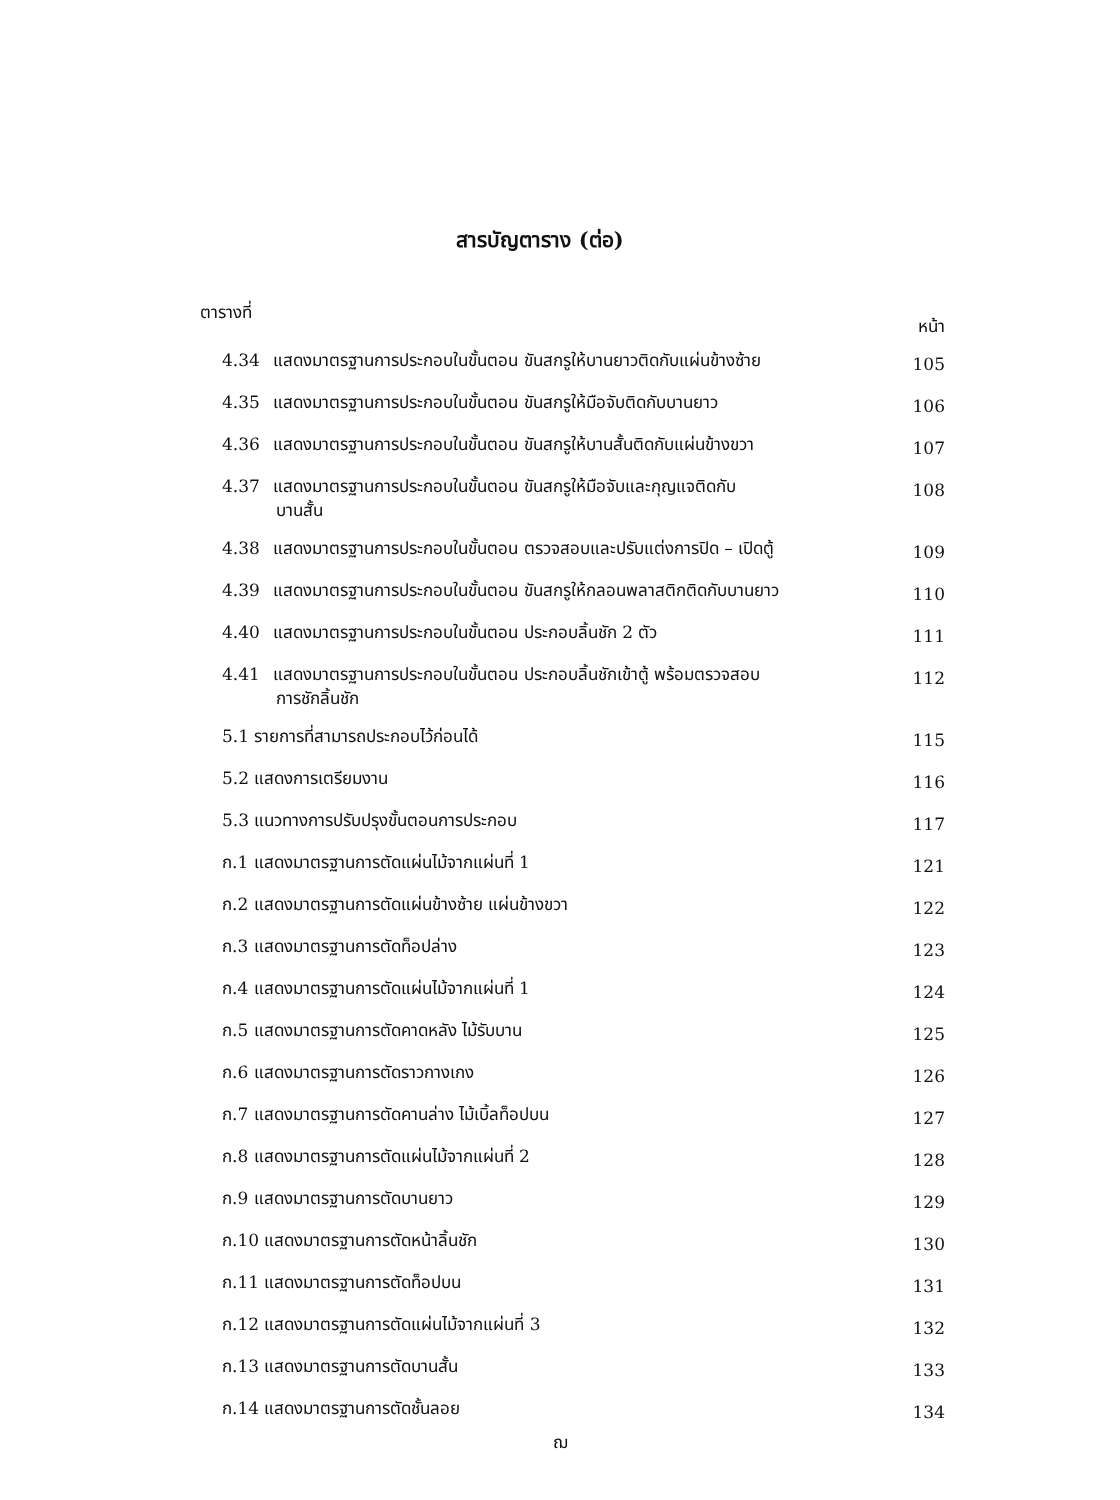สารบัญตาราง (ต่อ)
ตารางที่ หน้า
4.34 แสดงมาตรฐานการประกอบในขั้นตอน ขันสกรูให้บานยาวติดกับแผ่นข้างซ้าย
105
4.35 แสดงมาตรฐานการประกอบในขั้นตอน ขันสกรูให้มือจับติดกับบานยาว
106
4.36 แสดงมาตรฐานการประกอบในขั้นตอน ขันสกรูให้บานสั้นติดกับแผ่นข้างขวา
107
4.37 แสดงมาตรฐานการประกอบในขั้นตอน ขันสกรูให้มือจับและกุญแจติดกับ
บานสั้น
108
4.38 แสดงมาตรฐานการประกอบในขั้นตอน ตรวจสอบและปรับแต่งการปิด – เปิดตู้
109
4.39 แสดงมาตรฐานการประกอบในขั้นตอน ขันสกรูให้กลอนพลาสติกติดกับบานยาว
110
4.40 แสดงมาตรฐานการประกอบในขั้นตอน ประกอบลิ้นชัก 2 ตัว
111
4.41 แสดงมาตรฐานการประกอบในขั้นตอน ประกอบลิ้นชักเข้าตู้ พร้อมตรวจสอบ
การชักลิ้นชัก
112
5.1 รายการที่สามารถประกอบไว้ก่อนได้
115
5.2 แสดงการเตรียมงาน
116
5.3 แนวทางการปรับปรุงขั้นตอนการประกอบ
117
ก.1 แสดงมาตรฐานการตัดแผ่นไม้จากแผ่นที่ 1
121
ก.2 แสดงมาตรฐานการตัดแผ่นข้างซ้าย แผ่นข้างขวา
122
ก.3 แสดงมาตรฐานการตัดท็อปล่าง
123
ก.4 แสดงมาตรฐานการตัดแผ่นไม้จากแผ่นที่ 1
124
ก.5 แสดงมาตรฐานการตัดคาดหลัง ไม้รับบาน
125
ก.6 แสดงมาตรฐานการตัดราวกางเกง
126
ก.7 แสดงมาตรฐานการตัดคานล่าง ไม้เบิ้ลท็อปบน
127
ก.8 แสดงมาตรฐานการตัดแผ่นไม้จากแผ่นที่ 2
128
ก.9 แสดงมาตรฐานการตัดบานยาว
129
ก.10 แสดงมาตรฐานการตัดหน้าลิ้นชัก
130
ก.11 แสดงมาตรฐานการตัดท็อปบน
131
ก.12 แสดงมาตรฐานการตัดแผ่นไม้จากแผ่นที่ 3
132
ก.13 แสดงมาตรฐานการตัดบานสั้น
133
ก.14 แสดงมาตรฐานการตัดชั้นลอย
134
ฌ